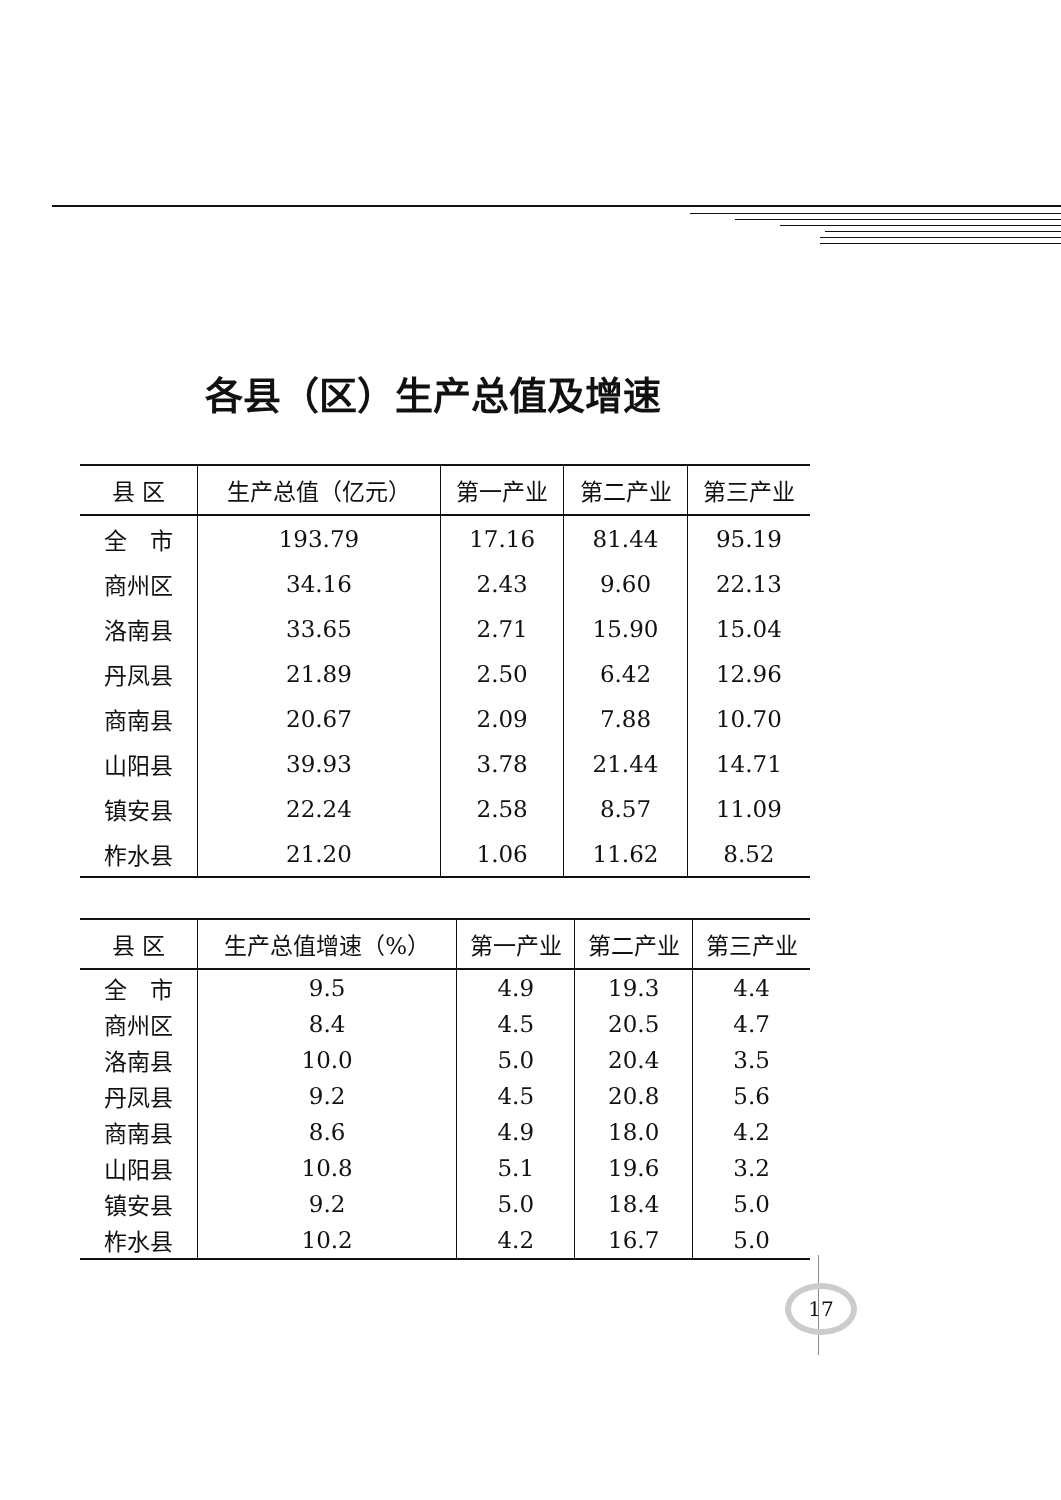各县（区）生产总值及增速
| 县 区 | 生产总值（亿元） | 第一产业 | 第二产业 | 第三产业 |
| --- | --- | --- | --- | --- |
| 全 市 | 193.79 | 17.16 | 81.44 | 95.19 |
| 商州区 | 34.16 | 2.43 | 9.60 | 22.13 |
| 洛南县 | 33.65 | 2.71 | 15.90 | 15.04 |
| 丹凤县 | 21.89 | 2.50 | 6.42 | 12.96 |
| 商南县 | 20.67 | 2.09 | 7.88 | 10.70 |
| 山阳县 | 39.93 | 3.78 | 21.44 | 14.71 |
| 镇安县 | 22.24 | 2.58 | 8.57 | 11.09 |
| 柞水县 | 21.20 | 1.06 | 11.62 | 8.52 |
| 县 区 | 生产总值增速（%） | 第一产业 | 第二产业 | 第三产业 |
| --- | --- | --- | --- | --- |
| 全 市 | 9.5 | 4.9 | 19.3 | 4.4 |
| 商州区 | 8.4 | 4.5 | 20.5 | 4.7 |
| 洛南县 | 10.0 | 5.0 | 20.4 | 3.5 |
| 丹凤县 | 9.2 | 4.5 | 20.8 | 5.6 |
| 商南县 | 8.6 | 4.9 | 18.0 | 4.2 |
| 山阳县 | 10.8 | 5.1 | 19.6 | 3.2 |
| 镇安县 | 9.2 | 5.0 | 18.4 | 5.0 |
| 柞水县 | 10.2 | 4.2 | 16.7 | 5.0 |
17